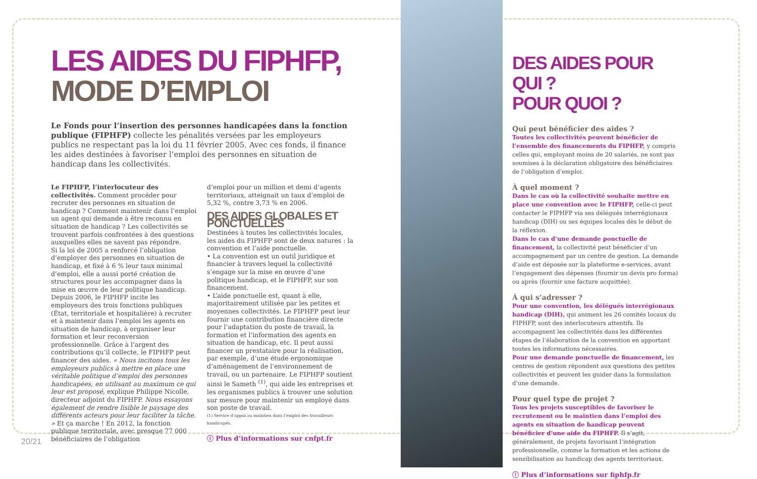LES AIDES DU FIPHFP,
MODE D’EMPLOI
Le Fonds pour l’insertion des personnes handicapées dans la fonction publique (FIPHFP) collecte les pénalités versées par les employeurs publics ne respectant pas la loi du 11 février 2005. Avec ces fonds, il finance les aides destinées à favoriser l’emploi des personnes en situation de handicap dans les collectivités.
Le FIPHFP, l’interlocuteur des collectivités. Comment procéder pour recruter des personnes en situation de handicap ? Comment maintenir dans l’emploi un agent qui demande à être reconnu en situation de handicap ? Les collectivités se trouvent parfois confrontées à des questions auxquelles elles ne savent pas répondre.
Si la loi de 2005 a renforcé l’obligation d’employer des personnes en situation de handicap, et fixé à 6 % leur taux minimal d’emploi, elle a aussi porté création de structures pour les accompagner dans la mise en œuvre de leur politique handicap.
Depuis 2006, le FIPHFP incite les employeurs des trois fonctions publiques (État, territoriale et hospitalière) à recruter et à maintenir dans l’emploi les agents en situation de handicap, à organiser leur formation et leur reconversion professionnelle. Grâce à l’argent des contributions qu’il collecte, le FIPHFP peut financer des aides. « Nous incitons tous les employeurs publics à mettre en place une véritable politique d’emploi des personnes handicapées, en utilisant au maximum ce qui leur est proposé, explique Philippe Nicolle, directeur adjoint du FIPHFP. Nous essayons également de rendre lisible le paysage des différents acteurs pour leur faciliter la tâche. » Et ça marche ! En 2012, la fonction publique territoriale, avec presque 77 000 bénéficiaires de l’obligation
d’emploi pour un million et demi d’agents territoriaux, atteignait un taux d’emploi de 5,32 %, contre 3,73 % en 2006.
DES AIDES GLOBALES ET PONCTUELLES
Destinées à toutes les collectivités locales, les aides du FIPHFP sont de deux natures : la convention et l’aide ponctuelle.
• La convention est un outil juridique et financier à travers lequel la collectivité s’engage sur la mise en œuvre d’une politique handicap, et le FIPHFP, sur son financement.
• L’aide ponctuelle est, quant à elle, majoritairement utilisée par les petites et moyennes collectivités. Le FIPHFP peut leur fournir une contribution financière directe pour l’adaptation du poste de travail, la formation et l’information des agents en situation de handicap, etc. Il peut aussi financer un prestataire pour la réalisation, par exemple, d’une étude ergonomique d’aménagement de l’environnement de travail, ou un partenaire. Le FIPHFP soutient ainsi le Sameth <sup>(1)</sup>, qui aide les entreprises et les organismes publics à trouver une solution sur mesure pour maintenir un employé dans son poste de travail.
(1) Service d’appui au maintien dans l’emploi des travailleurs handicapés.
ⓘ Plus d’informations sur cnfpt.fr
DES AIDES POUR QUI ?
POUR QUOI ?
Qui peut bénéficier des aides ?
Toutes les collectivités peuvent bénéficier de l’ensemble des financements du FIPHFP, y compris celles qui, employant moins de 20 salariés, ne sont pas soumises à la déclaration obligatoire des bénéficiaires de l’obligation d’emploi.
À quel moment ?
Dans le cas où la collectivité souhaite mettre en place une convention avec le FIPHFP, celle-ci peut contacter le FIPHFP via ses délégués interrégionaux handicap (DIH) ou ses équipes locales dès le début de la réflexion.
Dans le cas d’une demande ponctuelle de financement, la collectivité peut bénéficier d’un accompagnement par un centre de gestion. La demande d’aide est déposée sur la plateforme e-services, avant l’engagement des dépenses (fournir un devis pro forma) ou après (fournir une facture acquittée).
À qui s’adresser ?
Pour une convention, les délégués interrégionaux handicap (DIH), qui animent les 26 comités locaux du FIPHFP, sont des interlocuteurs attentifs. Ils accompagnent les collectivités dans les différentes étapes de l’élaboration de la convention en apportant toutes les informations nécessaires.
Pour une demande ponctuelle de financement, les centres de gestion répondent aux questions des petites collectivités et peuvent les guider dans la formulation d’une demande.
Pour quel type de projet ?
Tous les projets susceptibles de favoriser le recrutement ou le maintien dans l’emploi des agents en situation de handicap peuvent bénéficier d’une aide du FIPHFP. Il s’agit, généralement, de projets favorisant l’intégration professionnelle, comme la formation et les actions de sensibilisation au handicap des agents territoriaux.
ⓘ Plus d’informations sur fiphfp.fr
20/21